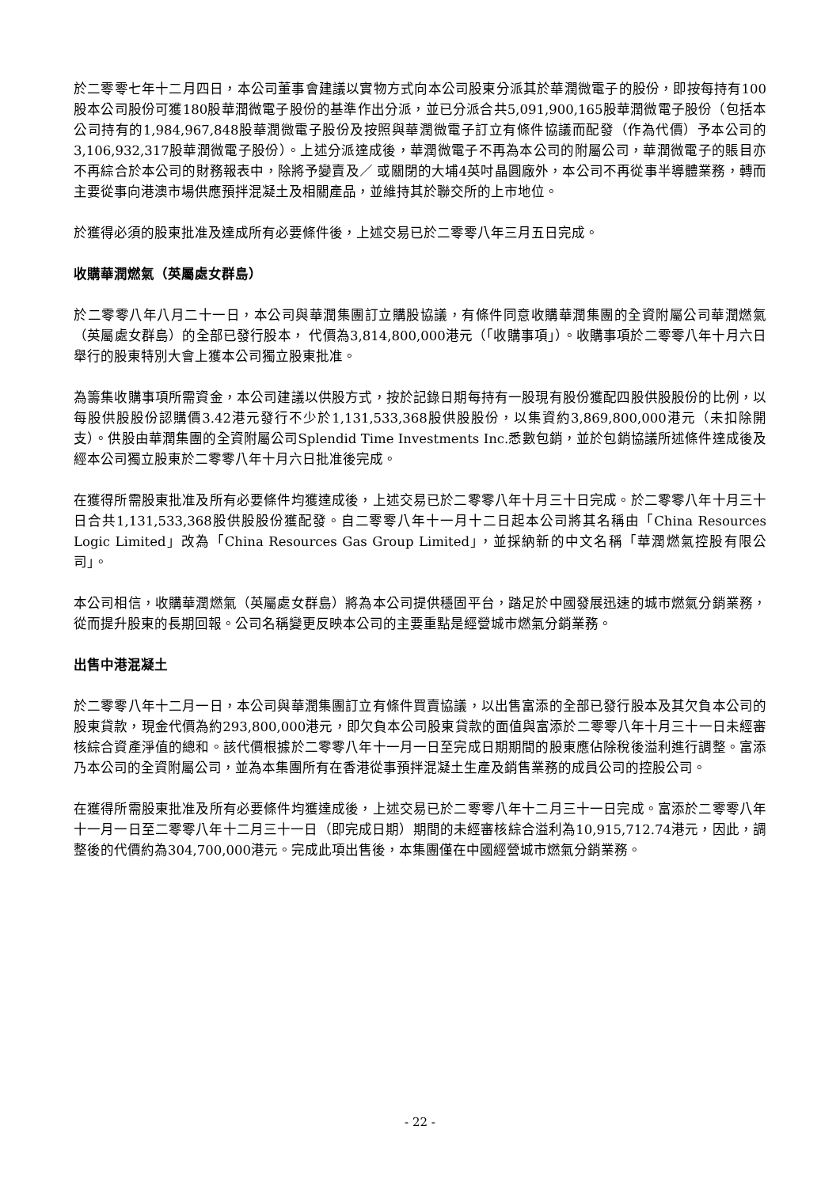於二零零七年十二月四日，本公司董事會建議以實物方式向本公司股東分派其於華潤微電子的股份，即按每持有100股本公司股份可獲180股華潤微電子股份的基準作出分派，並已分派合共5,091,900,165股華潤微電子股份（包括本公司持有的1,984,967,848股華潤微電子股份及按照與華潤微電子訂立有條件協議而配發（作為代價）予本公司的3,106,932,317股華潤微電子股份）。上述分派達成後，華潤微電子不再為本公司的附屬公司，華潤微電子的賬目亦不再綜合於本公司的財務報表中，除將予變賣及／ 或關閉的大埔4英吋晶圓廠外，本公司不再從事半導體業務，轉而主要從事向港澳市場供應預拌混凝土及相關產品，並維持其於聯交所的上市地位。
於獲得必須的股東批准及達成所有必要條件後，上述交易已於二零零八年三月五日完成。
收購華潤燃氣（英屬處女群島）
於二零零八年八月二十一日，本公司與華潤集團訂立購股協議，有條件同意收購華潤集團的全資附屬公司華潤燃氣（英屬處女群島）的全部已發行股本， 代價為3,814,800,000港元（「收購事項」）。收購事項於二零零八年十月六日舉行的股東特別大會上獲本公司獨立股東批准。
為籌集收購事項所需資金，本公司建議以供股方式，按於記錄日期每持有一股現有股份獲配四股供股股份的比例，以每股供股股份認購價3.42港元發行不少於1,131,533,368股供股股份，以集資約3,869,800,000港元（未扣除開支）。供股由華潤集團的全資附屬公司Splendid Time Investments Inc.悉數包銷，並於包銷協議所述條件達成後及經本公司獨立股東於二零零八年十月六日批准後完成。
在獲得所需股東批准及所有必要條件均獲達成後，上述交易已於二零零八年十月三十日完成。於二零零八年十月三十日合共1,131,533,368股供股股份獲配發。自二零零八年十一月十二日起本公司將其名稱由「China Resources Logic Limited」改為「China Resources Gas Group Limited」，並採納新的中文名稱「華潤燃氣控股有限公司」。
本公司相信，收購華潤燃氣（英屬處女群島）將為本公司提供穩固平台，踏足於中國發展迅速的城市燃氣分銷業務，從而提升股東的長期回報。公司名稱變更反映本公司的主要重點是經營城市燃氣分銷業務。
出售中港混凝土
於二零零八年十二月一日，本公司與華潤集團訂立有條件買賣協議，以出售富添的全部已發行股本及其欠負本公司的股東貸款，現金代價為約293,800,000港元，即欠負本公司股東貸款的面值與富添於二零零八年十月三十一日未經審核綜合資產淨值的總和。該代價根據於二零零八年十一月一日至完成日期期間的股東應佔除稅後溢利進行調整。富添乃本公司的全資附屬公司，並為本集團所有在香港從事預拌混凝土生產及銷售業務的成員公司的控股公司。
在獲得所需股東批准及所有必要條件均獲達成後，上述交易已於二零零八年十二月三十一日完成。富添於二零零八年十一月一日至二零零八年十二月三十一日（即完成日期）期間的未經審核綜合溢利為10,915,712.74港元，因此，調整後的代價約為304,700,000港元。完成此項出售後，本集團僅在中國經營城市燃氣分銷業務。
- 22 -